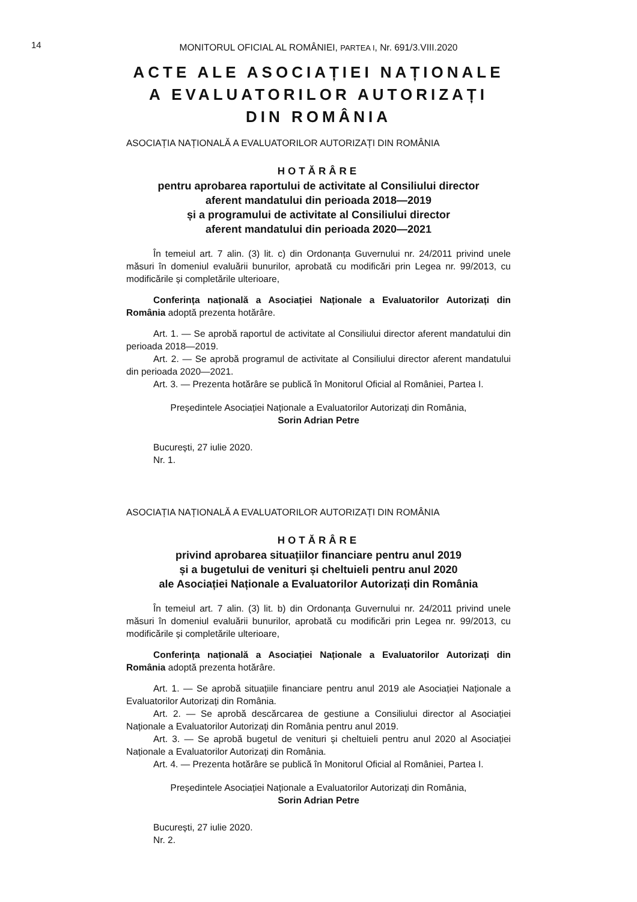14
MONITORUL OFICIAL AL ROMÂNIEI, PARTEA I, Nr. 691/3.VIII.2020
ACTE ALE ASOCIAȚIEI NAȚIONALE
A EVALUATORILOR AUTORIZAȚI
DIN ROMÂNIA
ASOCIAȚIA NAȚIONALĂ A EVALUATORILOR AUTORIZAȚI DIN ROMÂNIA
HOTĂRÂRE
pentru aprobarea raportului de activitate al Consiliului director
aferent mandatului din perioada 2018—2019
și a programului de activitate al Consiliului director
aferent mandatului din perioada 2020—2021
În temeiul art. 7 alin. (3) lit. c) din Ordonanța Guvernului nr. 24/2011 privind unele măsuri în domeniul evaluării bunurilor, aprobată cu modificări prin Legea nr. 99/2013, cu modificările și completările ulterioare,
Conferința națională a Asociației Naționale a Evaluatorilor Autorizați din România adoptă prezenta hotărâre.
Art. 1. — Se aprobă raportul de activitate al Consiliului director aferent mandatului din perioada 2018—2019.
Art. 2. — Se aprobă programul de activitate al Consiliului director aferent mandatului din perioada 2020—2021.
Art. 3. — Prezenta hotărâre se publică în Monitorul Oficial al României, Partea I.
Președintele Asociației Naționale a Evaluatorilor Autorizați din România,
Sorin Adrian Petre
București, 27 iulie 2020.
Nr. 1.
ASOCIAȚIA NAȚIONALĂ A EVALUATORILOR AUTORIZAȚI DIN ROMÂNIA
HOTĂRÂRE
privind aprobarea situațiilor financiare pentru anul 2019
și a bugetului de venituri și cheltuieli pentru anul 2020
ale Asociației Naționale a Evaluatorilor Autorizați din România
În temeiul art. 7 alin. (3) lit. b) din Ordonanța Guvernului nr. 24/2011 privind unele măsuri în domeniul evaluării bunurilor, aprobată cu modificări prin Legea nr. 99/2013, cu modificările și completările ulterioare,
Conferința națională a Asociației Naționale a Evaluatorilor Autorizați din România adoptă prezenta hotărâre.
Art. 1. — Se aprobă situațiile financiare pentru anul 2019 ale Asociației Naționale a Evaluatorilor Autorizați din România.
Art. 2. — Se aprobă descărcarea de gestiune a Consiliului director al Asociației Naționale a Evaluatorilor Autorizați din România pentru anul 2019.
Art. 3. — Se aprobă bugetul de venituri și cheltuieli pentru anul 2020 al Asociației Naționale a Evaluatorilor Autorizați din România.
Art. 4. — Prezenta hotărâre se publică în Monitorul Oficial al României, Partea I.
Președintele Asociației Naționale a Evaluatorilor Autorizați din România,
Sorin Adrian Petre
București, 27 iulie 2020.
Nr. 2.